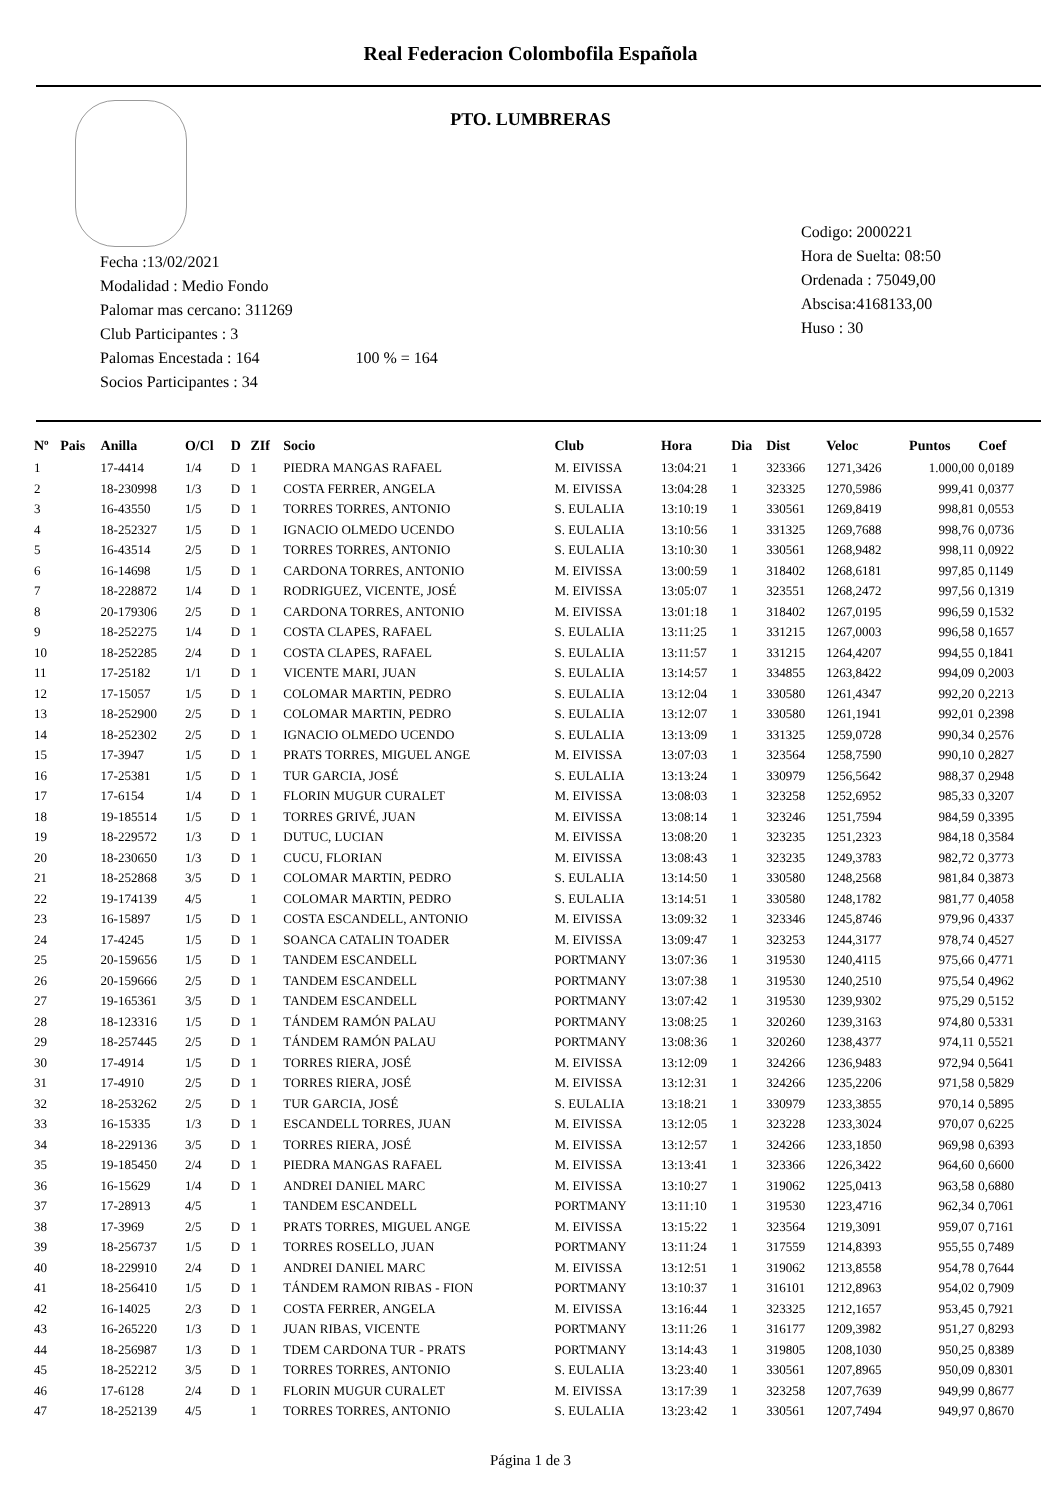Real Federacion Colombofila Española
PTO. LUMBRERAS
Fecha :13/02/2021
Modalidad : Medio Fondo
Palomar mas cercano: 311269
Club Participantes : 3
Palomas Encestada : 164 100 % = 164
Socios Participantes : 34
Codigo: 2000221
Hora de Suelta: 08:50
Ordenada : 75049,00
Abscisa:4168133,00
Huso : 30
| Nº | Pais | Anilla | O/Cl | D | ZIf | Socio | Club | Hora | Dia | Dist | Veloc | Puntos | Coef |
| --- | --- | --- | --- | --- | --- | --- | --- | --- | --- | --- | --- | --- | --- |
| 1 | | 17-4414 | 1/4 | D | 1 | PIEDRA MANGAS RAFAEL | M. EIVISSA | 13:04:21 | 1 | 323366 | 1271,3426 | 1.000,00 | 0,0189 |
| 2 | | 18-230998 | 1/3 | D | 1 | COSTA FERRER, ANGELA | M. EIVISSA | 13:04:28 | 1 | 323325 | 1270,5986 | 999,41 | 0,0377 |
| 3 | | 16-43550 | 1/5 | D | 1 | TORRES TORRES, ANTONIO | S. EULALIA | 13:10:19 | 1 | 330561 | 1269,8419 | 998,81 | 0,0553 |
| 4 | | 18-252327 | 1/5 | D | 1 | IGNACIO OLMEDO UCENDO | S. EULALIA | 13:10:56 | 1 | 331325 | 1269,7688 | 998,76 | 0,0736 |
| 5 | | 16-43514 | 2/5 | D | 1 | TORRES TORRES, ANTONIO | S. EULALIA | 13:10:30 | 1 | 330561 | 1268,9482 | 998,11 | 0,0922 |
| 6 | | 16-14698 | 1/5 | D | 1 | CARDONA TORRES, ANTONIO | M. EIVISSA | 13:00:59 | 1 | 318402 | 1268,6181 | 997,85 | 0,1149 |
| 7 | | 18-228872 | 1/4 | D | 1 | RODRIGUEZ, VICENTE, JOSÉ | M. EIVISSA | 13:05:07 | 1 | 323551 | 1268,2472 | 997,56 | 0,1319 |
| 8 | | 20-179306 | 2/5 | D | 1 | CARDONA TORRES, ANTONIO | M. EIVISSA | 13:01:18 | 1 | 318402 | 1267,0195 | 996,59 | 0,1532 |
| 9 | | 18-252275 | 1/4 | D | 1 | COSTA CLAPES, RAFAEL | S. EULALIA | 13:11:25 | 1 | 331215 | 1267,0003 | 996,58 | 0,1657 |
| 10 | | 18-252285 | 2/4 | D | 1 | COSTA CLAPES, RAFAEL | S. EULALIA | 13:11:57 | 1 | 331215 | 1264,4207 | 994,55 | 0,1841 |
| 11 | | 17-25182 | 1/1 | D | 1 | VICENTE MARI, JUAN | S. EULALIA | 13:14:57 | 1 | 334855 | 1263,8422 | 994,09 | 0,2003 |
| 12 | | 17-15057 | 1/5 | D | 1 | COLOMAR MARTIN, PEDRO | S. EULALIA | 13:12:04 | 1 | 330580 | 1261,4347 | 992,20 | 0,2213 |
| 13 | | 18-252900 | 2/5 | D | 1 | COLOMAR MARTIN, PEDRO | S. EULALIA | 13:12:07 | 1 | 330580 | 1261,1941 | 992,01 | 0,2398 |
| 14 | | 18-252302 | 2/5 | D | 1 | IGNACIO OLMEDO UCENDO | S. EULALIA | 13:13:09 | 1 | 331325 | 1259,0728 | 990,34 | 0,2576 |
| 15 | | 17-3947 | 1/5 | D | 1 | PRATS TORRES, MIGUEL ANGE | M. EIVISSA | 13:07:03 | 1 | 323564 | 1258,7590 | 990,10 | 0,2827 |
| 16 | | 17-25381 | 1/5 | D | 1 | TUR GARCIA, JOSÉ | S. EULALIA | 13:13:24 | 1 | 330979 | 1256,5642 | 988,37 | 0,2948 |
| 17 | | 17-6154 | 1/4 | D | 1 | FLORIN MUGUR CURALET | M. EIVISSA | 13:08:03 | 1 | 323258 | 1252,6952 | 985,33 | 0,3207 |
| 18 | | 19-185514 | 1/5 | D | 1 | TORRES GRIVÉ, JUAN | M. EIVISSA | 13:08:14 | 1 | 323246 | 1251,7594 | 984,59 | 0,3395 |
| 19 | | 18-229572 | 1/3 | D | 1 | DUTUC, LUCIAN | M. EIVISSA | 13:08:20 | 1 | 323235 | 1251,2323 | 984,18 | 0,3584 |
| 20 | | 18-230650 | 1/3 | D | 1 | CUCU, FLORIAN | M. EIVISSA | 13:08:43 | 1 | 323235 | 1249,3783 | 982,72 | 0,3773 |
| 21 | | 18-252868 | 3/5 | D | 1 | COLOMAR MARTIN, PEDRO | S. EULALIA | 13:14:50 | 1 | 330580 | 1248,2568 | 981,84 | 0,3873 |
| 22 | | 19-174139 | 4/5 | | 1 | COLOMAR MARTIN, PEDRO | S. EULALIA | 13:14:51 | 1 | 330580 | 1248,1782 | 981,77 | 0,4058 |
| 23 | | 16-15897 | 1/5 | D | 1 | COSTA ESCANDELL, ANTONIO | M. EIVISSA | 13:09:32 | 1 | 323346 | 1245,8746 | 979,96 | 0,4337 |
| 24 | | 17-4245 | 1/5 | D | 1 | SOANCA CATALIN TOADER | M. EIVISSA | 13:09:47 | 1 | 323253 | 1244,3177 | 978,74 | 0,4527 |
| 25 | | 20-159656 | 1/5 | D | 1 | TANDEM ESCANDELL | PORTMANY | 13:07:36 | 1 | 319530 | 1240,4115 | 975,66 | 0,4771 |
| 26 | | 20-159666 | 2/5 | D | 1 | TANDEM ESCANDELL | PORTMANY | 13:07:38 | 1 | 319530 | 1240,2510 | 975,54 | 0,4962 |
| 27 | | 19-165361 | 3/5 | D | 1 | TANDEM ESCANDELL | PORTMANY | 13:07:42 | 1 | 319530 | 1239,9302 | 975,29 | 0,5152 |
| 28 | | 18-123316 | 1/5 | D | 1 | TÁNDEM RAMÓN PALAU | PORTMANY | 13:08:25 | 1 | 320260 | 1239,3163 | 974,80 | 0,5331 |
| 29 | | 18-257445 | 2/5 | D | 1 | TÁNDEM RAMÓN PALAU | PORTMANY | 13:08:36 | 1 | 320260 | 1238,4377 | 974,11 | 0,5521 |
| 30 | | 17-4914 | 1/5 | D | 1 | TORRES RIERA, JOSÉ | M. EIVISSA | 13:12:09 | 1 | 324266 | 1236,9483 | 972,94 | 0,5641 |
| 31 | | 17-4910 | 2/5 | D | 1 | TORRES RIERA, JOSÉ | M. EIVISSA | 13:12:31 | 1 | 324266 | 1235,2206 | 971,58 | 0,5829 |
| 32 | | 18-253262 | 2/5 | D | 1 | TUR GARCIA, JOSÉ | S. EULALIA | 13:18:21 | 1 | 330979 | 1233,3855 | 970,14 | 0,5895 |
| 33 | | 16-15335 | 1/3 | D | 1 | ESCANDELL TORRES, JUAN | M. EIVISSA | 13:12:05 | 1 | 323228 | 1233,3024 | 970,07 | 0,6225 |
| 34 | | 18-229136 | 3/5 | D | 1 | TORRES RIERA, JOSÉ | M. EIVISSA | 13:12:57 | 1 | 324266 | 1233,1850 | 969,98 | 0,6393 |
| 35 | | 19-185450 | 2/4 | D | 1 | PIEDRA MANGAS RAFAEL | M. EIVISSA | 13:13:41 | 1 | 323366 | 1226,3422 | 964,60 | 0,6600 |
| 36 | | 16-15629 | 1/4 | D | 1 | ANDREI DANIEL MARC | M. EIVISSA | 13:10:27 | 1 | 319062 | 1225,0413 | 963,58 | 0,6880 |
| 37 | | 17-28913 | 4/5 | | 1 | TANDEM ESCANDELL | PORTMANY | 13:11:10 | 1 | 319530 | 1223,4716 | 962,34 | 0,7061 |
| 38 | | 17-3969 | 2/5 | D | 1 | PRATS TORRES, MIGUEL ANGE | M. EIVISSA | 13:15:22 | 1 | 323564 | 1219,3091 | 959,07 | 0,7161 |
| 39 | | 18-256737 | 1/5 | D | 1 | TORRES ROSELLO, JUAN | PORTMANY | 13:11:24 | 1 | 317559 | 1214,8393 | 955,55 | 0,7489 |
| 40 | | 18-229910 | 2/4 | D | 1 | ANDREI DANIEL MARC | M. EIVISSA | 13:12:51 | 1 | 319062 | 1213,8558 | 954,78 | 0,7644 |
| 41 | | 18-256410 | 1/5 | D | 1 | TÁNDEM RAMON RIBAS - FION | PORTMANY | 13:10:37 | 1 | 316101 | 1212,8963 | 954,02 | 0,7909 |
| 42 | | 16-14025 | 2/3 | D | 1 | COSTA FERRER, ANGELA | M. EIVISSA | 13:16:44 | 1 | 323325 | 1212,1657 | 953,45 | 0,7921 |
| 43 | | 16-265220 | 1/3 | D | 1 | JUAN RIBAS, VICENTE | PORTMANY | 13:11:26 | 1 | 316177 | 1209,3982 | 951,27 | 0,8293 |
| 44 | | 18-256987 | 1/3 | D | 1 | TDEM CARDONA TUR - PRATS | PORTMANY | 13:14:43 | 1 | 319805 | 1208,1030 | 950,25 | 0,8389 |
| 45 | | 18-252212 | 3/5 | D | 1 | TORRES TORRES, ANTONIO | S. EULALIA | 13:23:40 | 1 | 330561 | 1207,8965 | 950,09 | 0,8301 |
| 46 | | 17-6128 | 2/4 | D | 1 | FLORIN MUGUR CURALET | M. EIVISSA | 13:17:39 | 1 | 323258 | 1207,7639 | 949,99 | 0,8677 |
| 47 | | 18-252139 | 4/5 | | 1 | TORRES TORRES, ANTONIO | S. EULALIA | 13:23:42 | 1 | 330561 | 1207,7494 | 949,97 | 0,8670 |
Página 1 de 3